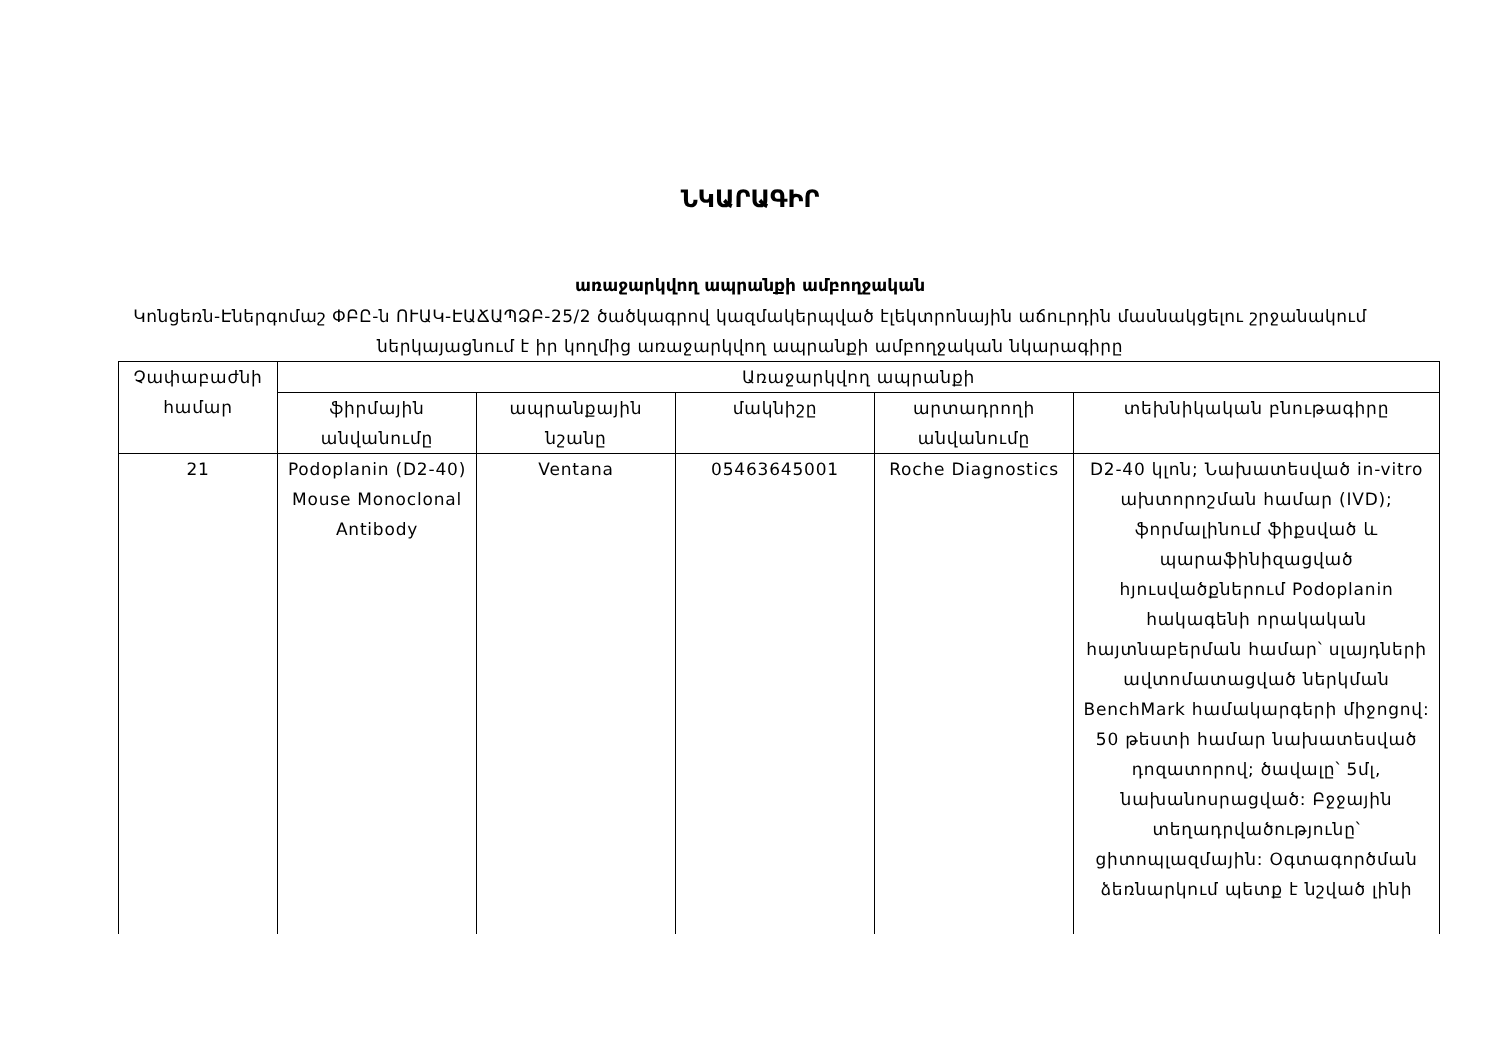ՆԿԱՐԱԳԻՐ
առաջարկվող ապրանքի ամբողջական
Կոնցեռն-Էներգոմաշ ՓԲԸ-ն ՈՒԱԿ-ԷԱՃԱՊՁԲ-25/2 ծածկագրով կազմակերպված էլեկտրոնային աճուրդին մասնակցելու շրջանակում
ներկայացնում է իր կողմից առաջարկվող ապրանքի ամբողջական նկարագիրը
| Չափաբաժնի համար | Առաջարկվող ապրանքի | | | | |
| --- | --- | --- | --- | --- | --- |
| | ֆիրմային անվանումը | ապրանքային նշանը | մակնիշը | արտադրողի անվանումը | տեխնիկական բնութագիրը |
| 21 | Podoplanin (D2-40) Mouse Monoclonal Antibody | Ventana | 05463645001 | Roche Diagnostics | D2-40 կլոն; Նախատեսված in-vitro ախտորոշման համար (IVD); ֆորմալինում ֆիքսված և պարաֆինիզացված հյուսվածքներում Podoplanin հակագենի որակական հայտնաբերման համար՝ սլայդների ավտոմատացված ներկման BenchMark համակարգերի միջոցով: 50 թեստի համար նախատեսված դոզատորով; ծավալը՝ 5մլ, նախանոսրացված: Բջջային տեղադրվածությունը՝ ցիտոպլազմային: Օգտագործման ձեռնարկում պետք է նշված լինի |